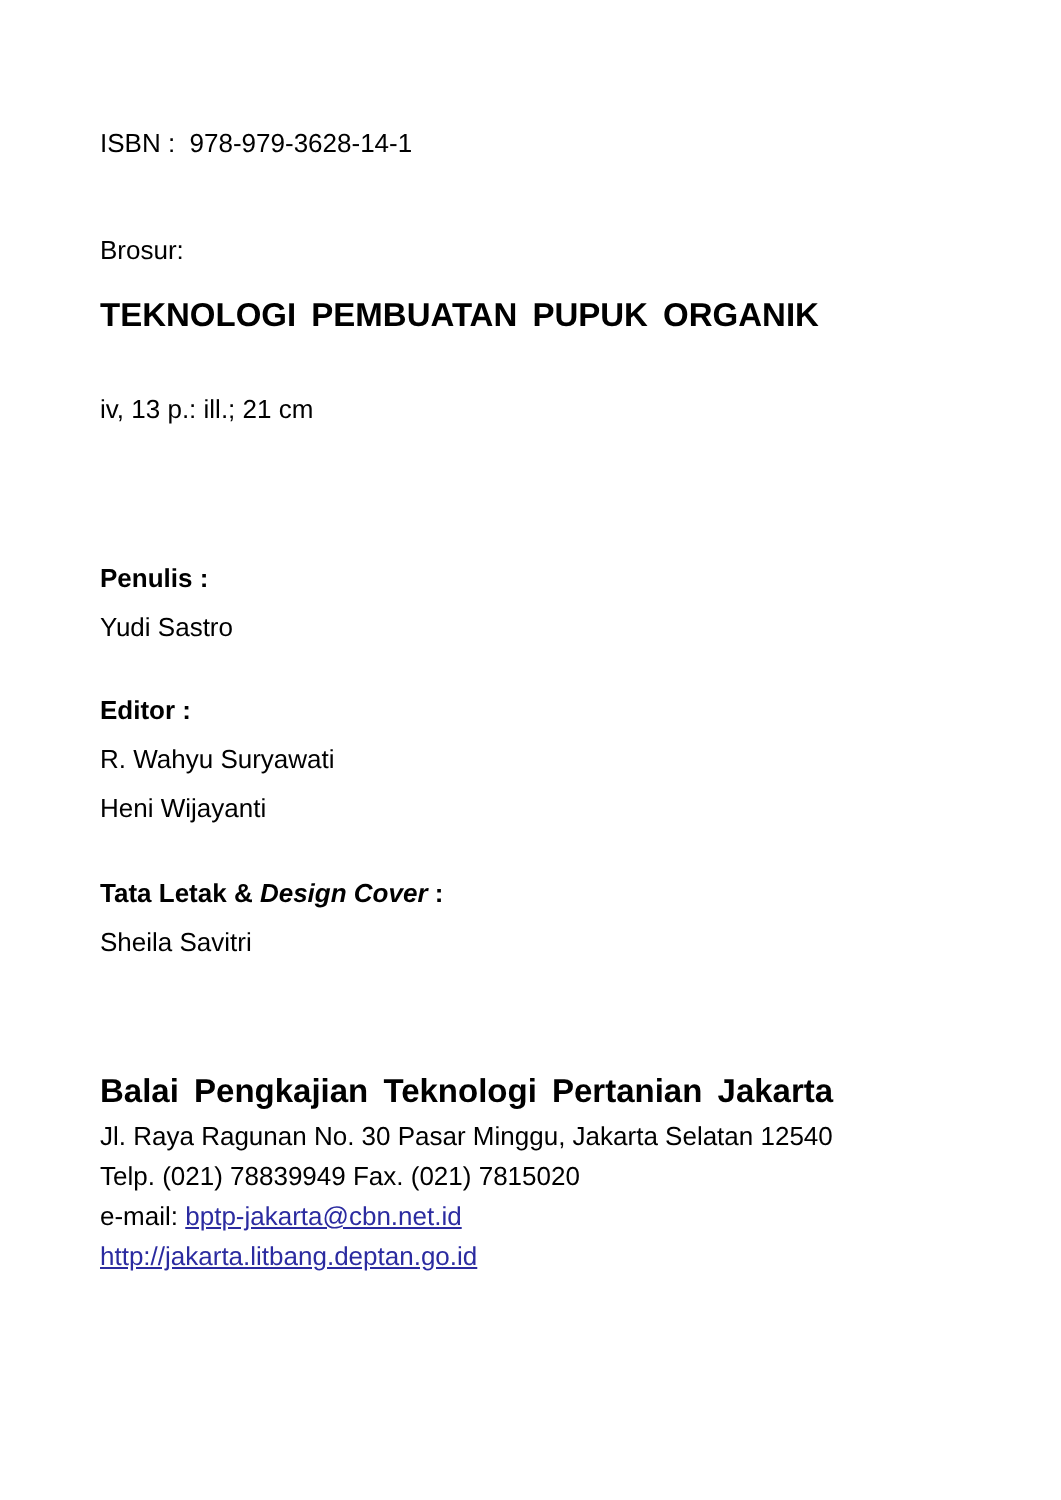ISBN : 978-979-3628-14-1
Brosur:
TEKNOLOGI PEMBUATAN PUPUK ORGANIK
iv, 13 p.: ill.; 21 cm
Penulis :
Yudi Sastro
Editor :
R. Wahyu Suryawati
Heni Wijayanti
Tata Letak & Design Cover :
Sheila Savitri
Balai Pengkajian Teknologi Pertanian Jakarta
Jl. Raya Ragunan No. 30 Pasar Minggu, Jakarta Selatan 12540
Telp. (021) 78839949 Fax. (021) 7815020
e-mail: bptp-jakarta@cbn.net.id
http://jakarta.litbang.deptan.go.id